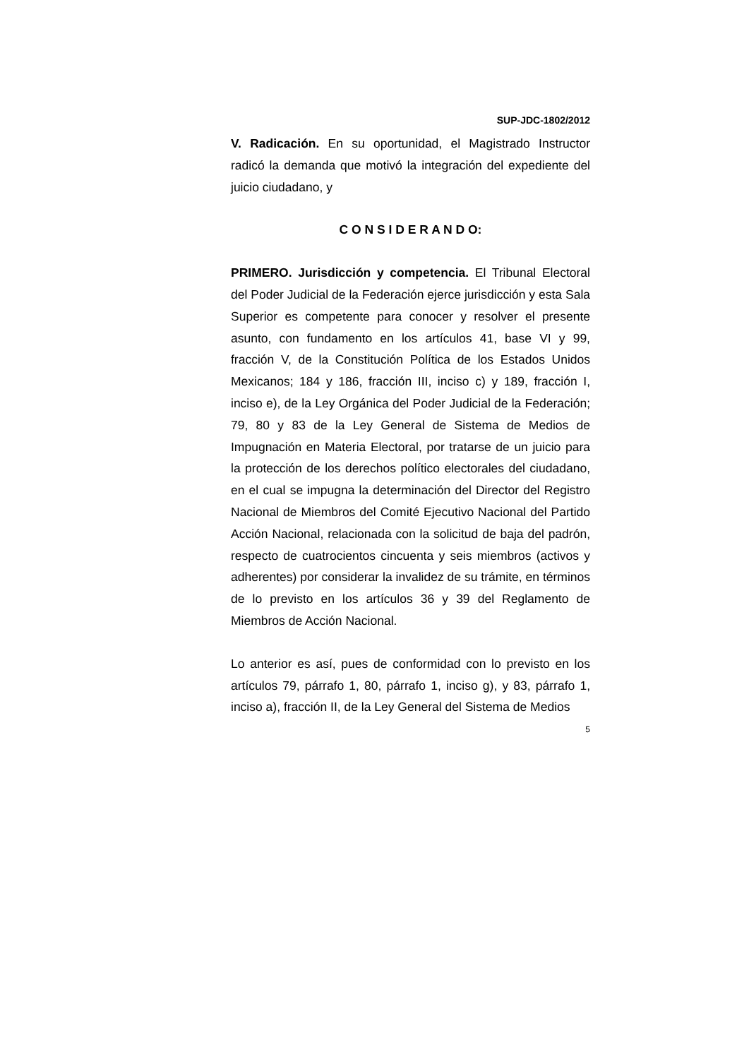SUP-JDC-1802/2012
V. Radicación. En su oportunidad, el Magistrado Instructor radicó la demanda que motivó la integración del expediente del juicio ciudadano, y
C O N S I D E R A N D O:
PRIMERO. Jurisdicción y competencia. El Tribunal Electoral del Poder Judicial de la Federación ejerce jurisdicción y esta Sala Superior es competente para conocer y resolver el presente asunto, con fundamento en los artículos 41, base VI y 99, fracción V, de la Constitución Política de los Estados Unidos Mexicanos; 184 y 186, fracción III, inciso c) y 189, fracción I, inciso e), de la Ley Orgánica del Poder Judicial de la Federación; 79, 80 y 83 de la Ley General de Sistema de Medios de Impugnación en Materia Electoral, por tratarse de un juicio para la protección de los derechos político electorales del ciudadano, en el cual se impugna la determinación del Director del Registro Nacional de Miembros del Comité Ejecutivo Nacional del Partido Acción Nacional, relacionada con la solicitud de baja del padrón, respecto de cuatrocientos cincuenta y seis miembros (activos y adherentes) por considerar la invalidez de su trámite, en términos de lo previsto en los artículos 36 y 39 del Reglamento de Miembros de Acción Nacional.
Lo anterior es así, pues de conformidad con lo previsto en los artículos 79, párrafo 1, 80, párrafo 1, inciso g), y 83, párrafo 1, inciso a), fracción II, de la Ley General del Sistema de Medios
5